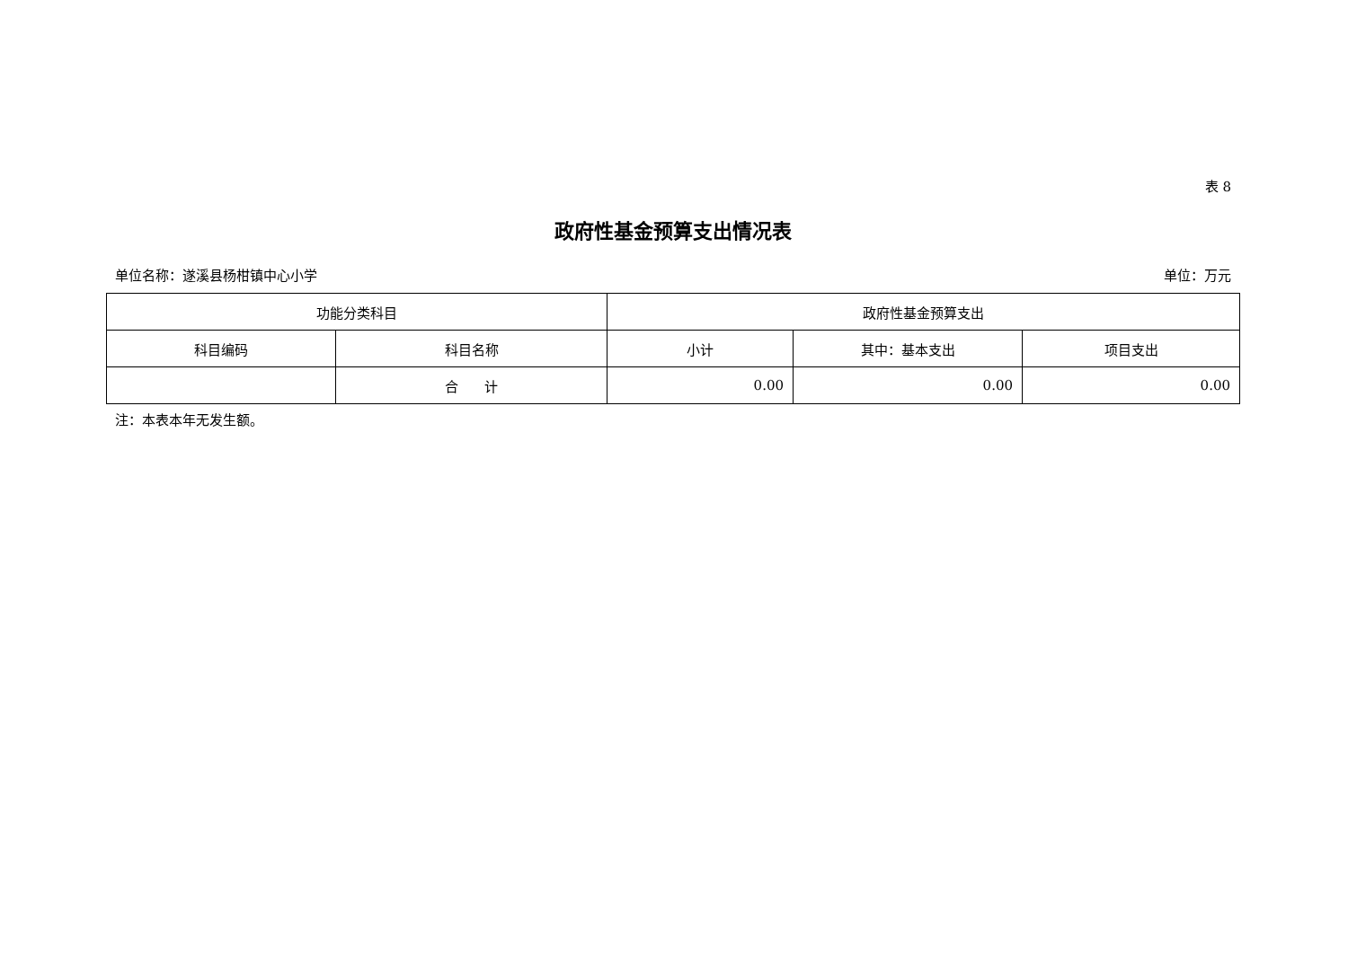表 8
政府性基金预算支出情况表
单位名称：遂溪县杨柑镇中心小学 单位：万元
| 功能分类科目 | | 政府性基金预算支出 | | |
| --- | --- | --- | --- | --- |
| 科目编码 | 科目名称 | 小计 | 其中：基本支出 | 项目支出 |
| | 合 计 | 0.00 | 0.00 | 0.00 |
注：本表本年无发生额。